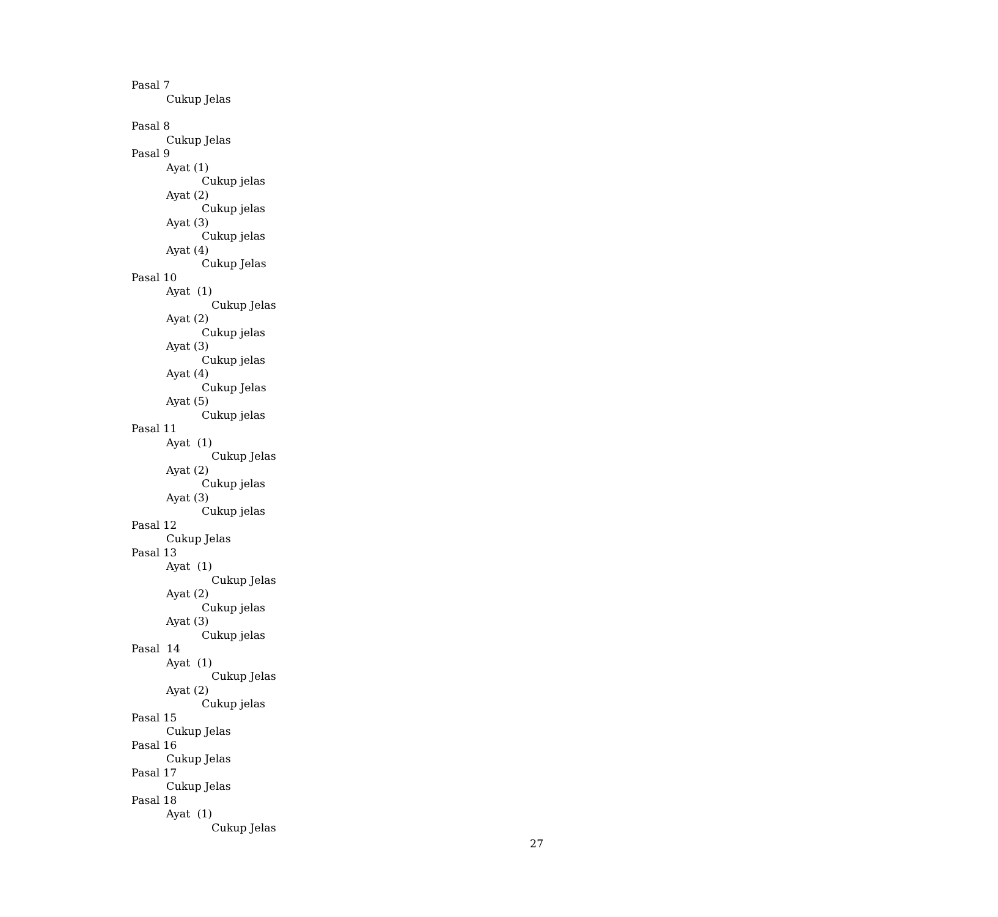Pasal 7
Cukup Jelas
Pasal 8
Cukup Jelas
Pasal 9
Ayat (1)
Cukup jelas
Ayat (2)
Cukup jelas
Ayat (3)
Cukup jelas
Ayat (4)
Cukup Jelas
Pasal 10
Ayat (1)
Cukup Jelas
Ayat (2)
Cukup jelas
Ayat (3)
Cukup jelas
Ayat (4)
Cukup Jelas
Ayat (5)
Cukup jelas
Pasal 11
Ayat (1)
Cukup Jelas
Ayat (2)
Cukup jelas
Ayat (3)
Cukup jelas
Pasal 12
Cukup Jelas
Pasal 13
Ayat (1)
Cukup Jelas
Ayat (2)
Cukup jelas
Ayat (3)
Cukup jelas
Pasal 14
Ayat (1)
Cukup Jelas
Ayat (2)
Cukup jelas
Pasal 15
Cukup Jelas
Pasal 16
Cukup Jelas
Pasal 17
Cukup Jelas
Pasal 18
Ayat (1)
Cukup Jelas
27